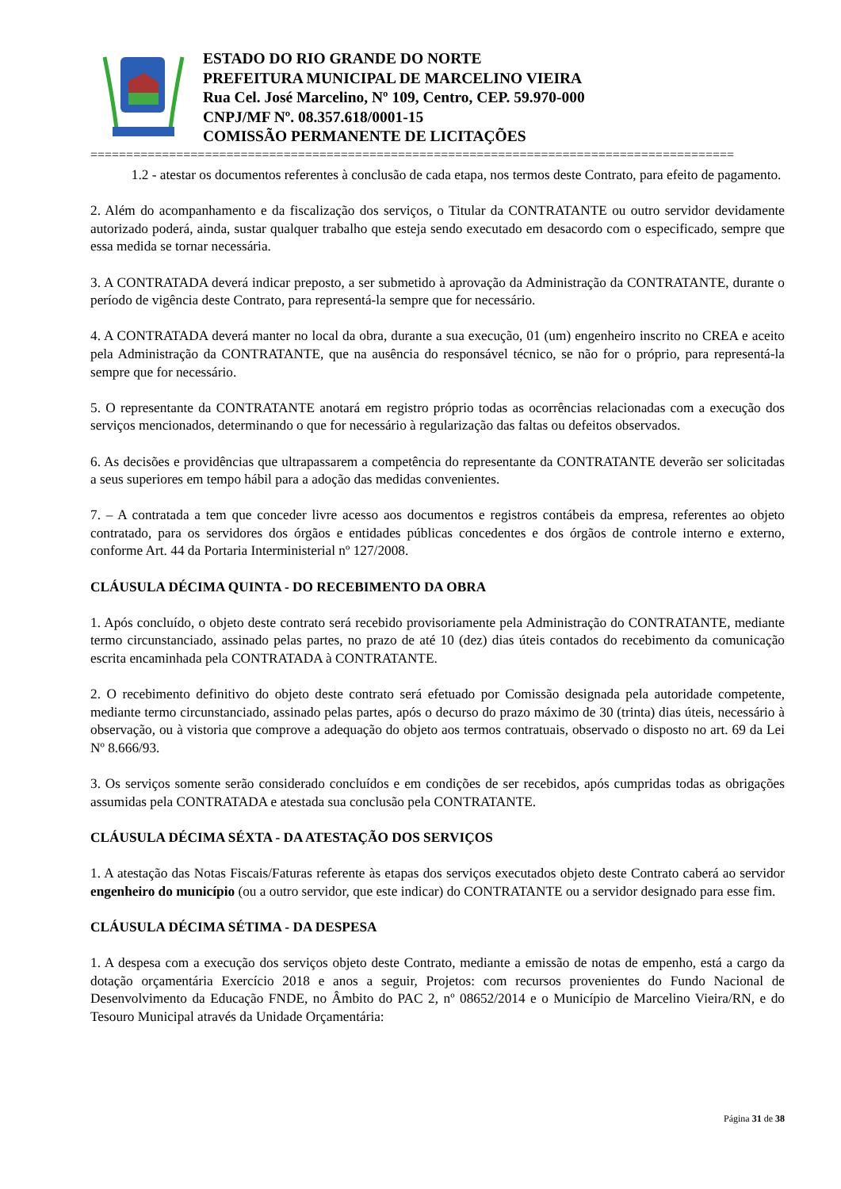ESTADO DO RIO GRANDE DO NORTE
PREFEITURA MUNICIPAL DE MARCELINO VIEIRA
Rua Cel. José Marcelino, Nº 109, Centro, CEP. 59.970-000
CNPJ/MF Nº. 08.357.618/0001-15
COMISSÃO PERMANENTE DE LICITAÇÕES
==========================================================================================
1.2 - atestar os documentos referentes à conclusão de cada etapa, nos termos deste Contrato, para efeito de pagamento.
2. Além do acompanhamento e da fiscalização dos serviços, o Titular da CONTRATANTE ou outro servidor devidamente autorizado poderá, ainda, sustar qualquer trabalho que esteja sendo executado em desacordo com o especificado, sempre que essa medida se tornar necessária.
3. A CONTRATADA deverá indicar preposto, a ser submetido à aprovação da Administração da CONTRATANTE, durante o período de vigência deste Contrato, para representá-la sempre que for necessário.
4. A CONTRATADA deverá manter no local da obra, durante a sua execução, 01 (um) engenheiro inscrito no CREA e aceito pela Administração da CONTRATANTE, que na ausência do responsável técnico, se não for o próprio, para representá-la sempre que for necessário.
5. O representante da CONTRATANTE anotará em registro próprio todas as ocorrências relacionadas com a execução dos serviços mencionados, determinando o que for necessário à regularização das faltas ou defeitos observados.
6. As decisões e providências que ultrapassarem a competência do representante da CONTRATANTE deverão ser solicitadas a seus superiores em tempo hábil para a adoção das medidas convenientes.
7. – A contratada a tem que conceder livre acesso aos documentos e registros contábeis da empresa, referentes ao objeto contratado, para os servidores dos órgãos e entidades públicas concedentes e dos órgãos de controle interno e externo, conforme Art. 44 da Portaria Interministerial nº 127/2008.
CLÁUSULA DÉCIMA QUINTA - DO RECEBIMENTO DA OBRA
1. Após concluído, o objeto deste contrato será recebido provisoriamente pela Administração do CONTRATANTE, mediante termo circunstanciado, assinado pelas partes, no prazo de até 10 (dez) dias úteis contados do recebimento da comunicação escrita encaminhada pela CONTRATADA à CONTRATANTE.
2. O recebimento definitivo do objeto deste contrato será efetuado por Comissão designada pela autoridade competente, mediante termo circunstanciado, assinado pelas partes, após o decurso do prazo máximo de 30 (trinta) dias úteis, necessário à observação, ou à vistoria que comprove a adequação do objeto aos termos contratuais, observado o disposto no art. 69 da Lei Nº 8.666/93.
3. Os serviços somente serão considerado concluídos e em condições de ser recebidos, após cumpridas todas as obrigações assumidas pela CONTRATADA e atestada sua conclusão pela CONTRATANTE.
CLÁUSULA DÉCIMA SÉXTA - DA ATESTAÇÃO DOS SERVIÇOS
1. A atestação das Notas Fiscais/Faturas referente às etapas dos serviços executados objeto deste Contrato caberá ao servidor engenheiro do município (ou a outro servidor, que este indicar) do CONTRATANTE ou a servidor designado para esse fim.
CLÁUSULA DÉCIMA SÉTIMA - DA DESPESA
1. A despesa com a execução dos serviços objeto deste Contrato, mediante a emissão de notas de empenho, está a cargo da dotação orçamentária Exercício 2018 e anos a seguir, Projetos: com recursos provenientes do Fundo Nacional de Desenvolvimento da Educação FNDE, no Âmbito do PAC 2, nº 08652/2014 e o Município de Marcelino Vieira/RN, e do Tesouro Municipal através da Unidade Orçamentária:
Página 31 de 38